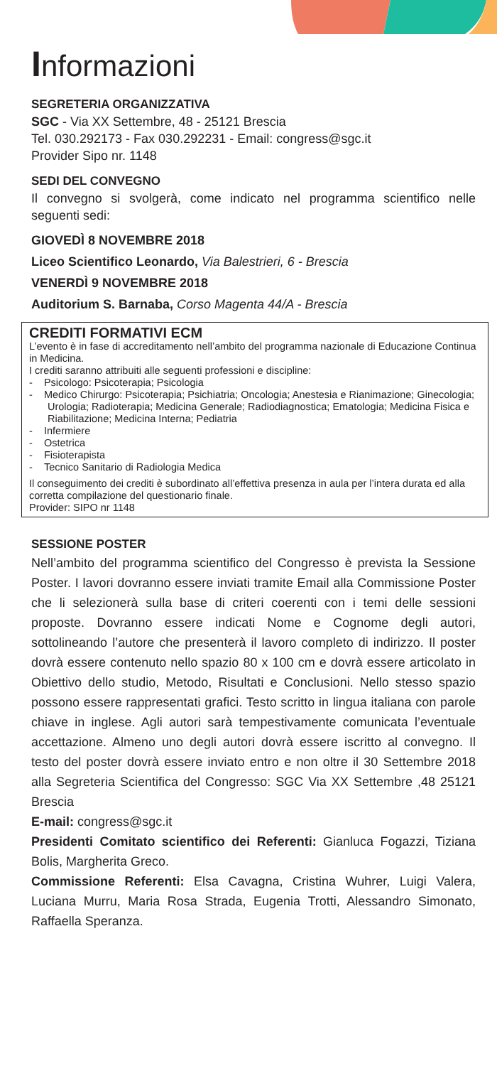Informazioni
SEGRETERIA ORGANIZZATIVA
SGC - Via XX Settembre, 48 - 25121 Brescia
Tel. 030.292173 - Fax 030.292231 - Email: congress@sgc.it
Provider Sipo nr. 1148
SEDI DEL CONVEGNO
Il convegno si svolgerà, come indicato nel programma scientifico nelle seguenti sedi:
GIOVEDÌ 8 NOVEMBRE 2018
Liceo Scientifico Leonardo, Via Balestrieri, 6 - Brescia
VENERDÌ 9 NOVEMBRE 2018
Auditorium S. Barnaba, Corso Magenta 44/A - Brescia
CREDITI FORMATIVI ECM
L’evento è in fase di accreditamento nell’ambito del programma nazionale di Educazione Continua in Medicina.
I crediti saranno attribuiti alle seguenti professioni e discipline:
- Psicologo: Psicoterapia; Psicologia
- Medico Chirurgo: Psicoterapia; Psichiatria; Oncologia; Anestesia e Rianimazione; Ginecologia; Urologia; Radioterapia; Medicina Generale; Radiodiagnostica; Ematologia; Medicina Fisica e Riabilitazione; Medicina Interna; Pediatria
- Infermiere
- Ostetrica
- Fisioterapista
- Tecnico Sanitario di Radiologia Medica
Il conseguimento dei crediti è subordinato all’effettiva presenza in aula per l’intera durata ed alla corretta compilazione del questionario finale.
Provider: SIPO nr 1148
SESSIONE POSTER
Nell’ambito del programma scientifico del Congresso è prevista la Sessione Poster. I lavori dovranno essere inviati tramite Email alla Commissione Poster che li selezionerà sulla base di criteri coerenti con i temi delle sessioni proposte. Dovranno essere indicati Nome e Cognome degli autori, sottolineando l’autore che presenterà il lavoro completo di indirizzo. Il poster dovrà essere contenuto nello spazio 80 x 100 cm e dovrà essere articolato in Obiettivo dello studio, Metodo, Risultati e Conclusioni. Nello stesso spazio possono essere rappresentati grafici. Testo scritto in lingua italiana con parole chiave in inglese. Agli autori sarà tempestivamente comunicata l’eventuale accettazione. Almeno uno degli autori dovrà essere iscritto al convegno. Il testo del poster dovrà essere inviato entro e non oltre il 30 Settembre 2018 alla Segreteria Scientifica del Congresso: SGC Via XX Settembre ,48 25121 Brescia
E-mail: congress@sgc.it
Presidenti Comitato scientifico dei Referenti: Gianluca Fogazzi, Tiziana Bolis, Margherita Greco.
Commissione Referenti: Elsa Cavagna, Cristina Wuhrer, Luigi Valera, Luciana Murru, Maria Rosa Strada, Eugenia Trotti, Alessandro Simonato, Raffaella Speranza.